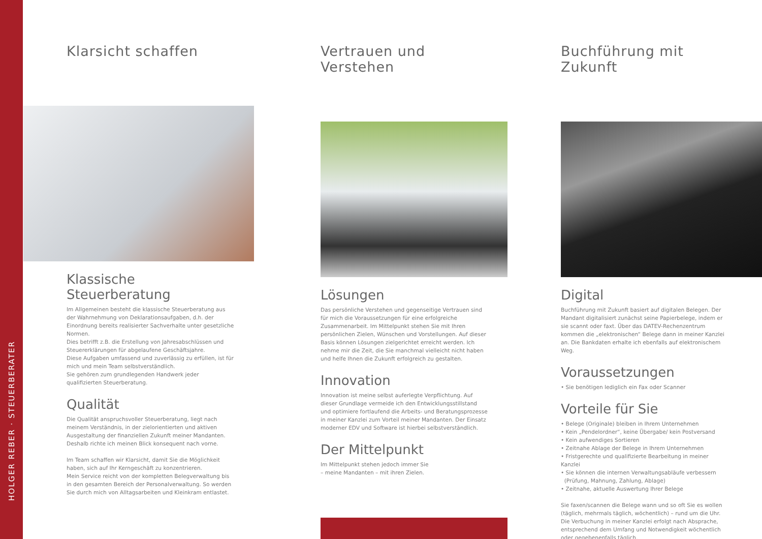HOLGER REBER · STEUERBERATER
Klarsicht schaffen
Klassische Steuerberatung
Im Allgemeinen besteht die klassische Steuerberatung aus der Wahrnehmung von Deklarationsaufgaben, d.h. der Einordnung bereits realisierter Sachverhalte unter gesetzliche Normen.
Dies betrifft z.B. die Erstellung von Jahresabschlüssen und Steuererklärungen für abgelaufene Geschäftsjahre.
Diese Aufgaben umfassend und zuverlässig zu erfüllen, ist für mich und mein Team selbstverständlich.
Sie gehören zum grundlegenden Handwerk jeder qualifizierten Steuerberatung.
Qualität
Die Qualität anspruchsvoller Steuerberatung, liegt nach meinem Verständnis, in der zielorientierten und aktiven Ausgestaltung der finanziellen Zukunft meiner Mandanten. Deshalb richte ich meinen Blick konsequent nach vorne.
Im Team schaffen wir Klarsicht, damit Sie die Möglichkeit haben, sich auf Ihr Kerngeschäft zu konzentrieren.
Mein Service reicht von der kompletten Belegverwaltung bis in den gesamten Bereich der Personalverwaltung. So werden Sie durch mich von Alltagsarbeiten und Kleinkram entlastet.
Vertrauen und Verstehen
Lösungen
Das persönliche Verstehen und gegenseitige Vertrauen sind für mich die Voraussetzungen für eine erfolgreiche Zusammenarbeit. Im Mittelpunkt stehen Sie mit Ihren persönlichen Zielen, Wünschen und Vorstellungen. Auf dieser Basis können Lösungen zielgerichtet erreicht werden. Ich nehme mir die Zeit, die Sie manchmal vielleicht nicht haben und helfe Ihnen die Zukunft erfolgreich zu gestalten.
Innovation
Innovation ist meine selbst auferlegte Verpflichtung. Auf dieser Grundlage vermeide ich den Entwicklungsstillstand und optimiere fortlaufend die Arbeits- und Beratungsprozesse in meiner Kanzlei zum Vorteil meiner Mandanten. Der Einsatz moderner EDV und Software ist hierbei selbstverständlich.
Der Mittelpunkt
Im Mittelpunkt stehen jedoch immer Sie
– meine Mandanten – mit ihren Zielen.
Buchführung mit Zukunft
Digital
Buchführung mit Zukunft basiert auf digitalen Belegen. Der Mandant digitalisiert zunächst seine Papierbelege, indem er sie scannt oder faxt. Über das DATEV-Rechenzentrum kommen die „elektronischen“ Belege dann in meiner Kanzlei an. Die Bankdaten erhalte ich ebenfalls auf elektronischem Weg.
Voraussetzungen
• Sie benötigen lediglich ein Fax oder Scanner
Vorteile für Sie
• Belege (Originale) bleiben in Ihrem Unternehmen
• Kein „Pendelordner“, keine Übergabe/ kein Postversand
• Kein aufwendiges Sortieren
• Zeitnahe Ablage der Belege in Ihrem Unternehmen
• Fristgerechte und qualifizierte Bearbeitung in meiner Kanzlei
• Sie können die internen Verwaltungsabläufe verbessern
(Prüfung, Mahnung, Zahlung, Ablage)
• Zeitnahe, aktuelle Auswertung Ihrer Belege
Sie faxen/scannen die Belege wann und so oft Sie es wollen (täglich, mehrmals täglich, wöchentlich) – rund um die Uhr. Die Verbuchung in meiner Kanzlei erfolgt nach Absprache, entsprechend dem Umfang und Notwendigkeit wöchentlich oder gegebenenfalls täglich.